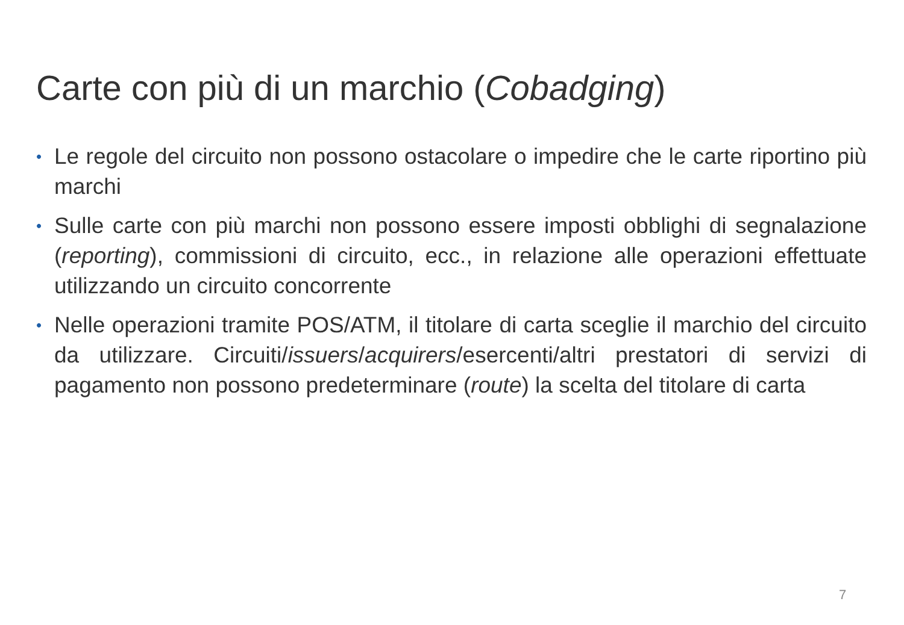Carte con più di un marchio (Cobadging)
• Le regole del circuito non possono ostacolare o impedire che le carte riportino più marchi
• Sulle carte con più marchi non possono essere imposti obblighi di segnalazione (reporting), commissioni di circuito, ecc., in relazione alle operazioni effettuate utilizzando un circuito concorrente
• Nelle operazioni tramite POS/ATM, il titolare di carta sceglie il marchio del circuito da utilizzare. Circuiti/issuers/acquirers/esercenti/altri prestatori di servizi di pagamento non possono predeterminare (route) la scelta del titolare di carta
7